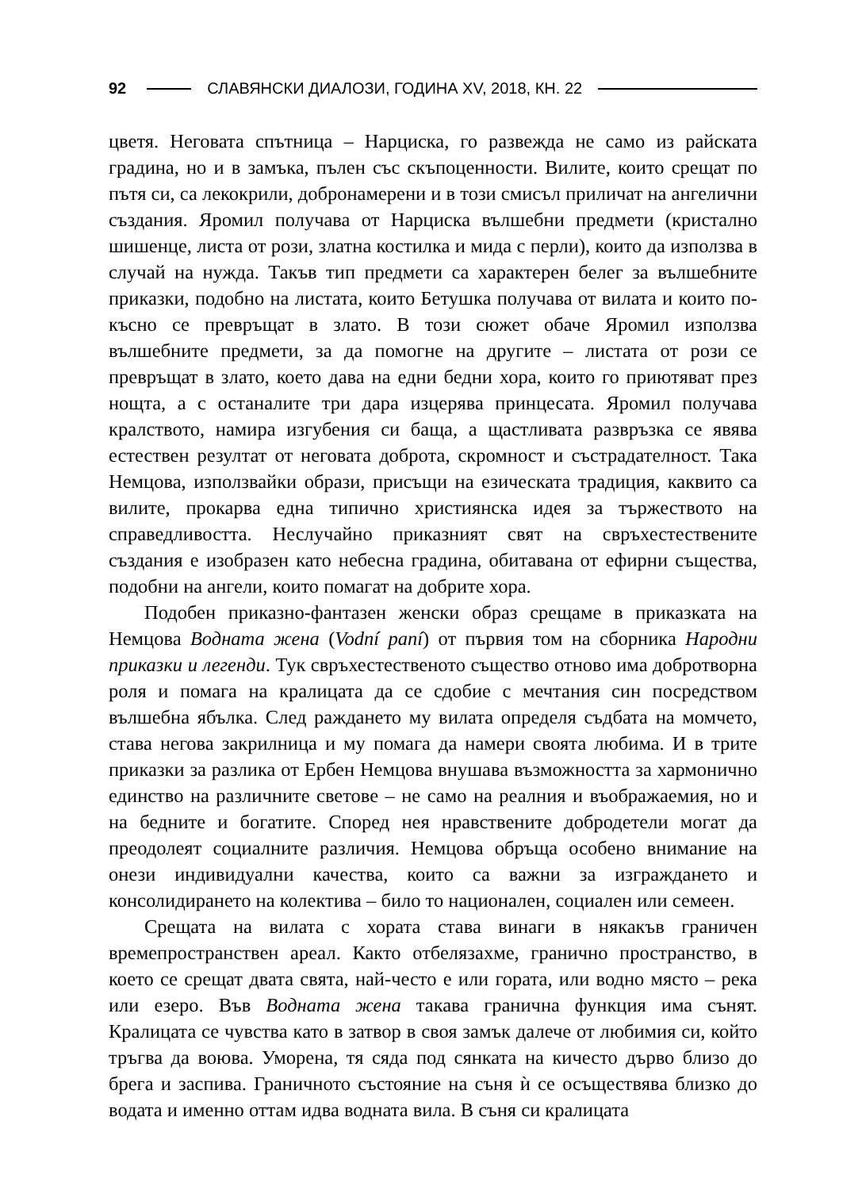92 СЛАВЯНСКИ ДИАЛОЗИ, ГОДИНА XV, 2018, КН. 22
цветя. Неговата спътница – Нарциска, го развежда не само из райската градина, но и в замъка, пълен със скъпоценности. Вилите, които срещат по пътя си, са лекокрили, добронамерени и в този смисъл приличат на ангелични създания. Яромил получава от Нарциска вълшебни предмети (кристално шишенце, листа от рози, златна костилка и мида с перли), които да използва в случай на нужда. Такъв тип предмети са характерен белег за вълшебните приказки, подобно на листата, които Бетушка получава от вилата и които по-късно се превръщат в злато. В този сюжет обаче Яромил използва вълшебните предмети, за да помогне на другите – листата от рози се превръщат в злато, което дава на едни бедни хора, които го приютяват през нощта, а с останалите три дара изцерява принцесата. Яромил получава кралството, намира изгубения си баща, а щастливата развръзка се явява естествен резултат от неговата доброта, скромност и състрадателност. Така Немцова, използвайки образи, присъщи на езическата традиция, каквито са вилите, прокарва една типично християнска идея за тържеството на справедливостта. Неслучайно приказният свят на свръхестествените създания е изобразен като небесна градина, обитавана от ефирни същества, подобни на ангели, които помагат на добрите хора.
Подобен приказно-фантазен женски образ срещаме в приказката на Немцова Водната жена (Vodní paní) от първия том на сборника Народни приказки и легенди. Тук свръхестественото същество отново има добротворна роля и помага на кралицата да се сдобие с мечтания син посредством вълшебна ябълка. След раждането му вилата определя съдбата на момчето, става негова закрилница и му помага да намери своята любима. И в трите приказки за разлика от Ербен Немцова внушава възможността за хармонично единство на различните светове – не само на реалния и въображаемия, но и на бедните и богатите. Според нея нравствените добродетели могат да преодолеят социалните различия. Немцова обръща особено внимание на онези индивидуални качества, които са важни за изграждането и консолидирането на колектива – било то национален, социален или семеен.
Срещата на вилата с хората става винаги в някакъв граничен времепространствен ареал. Както отбелязахме, гранично пространство, в което се срещат двата свята, най-често е или гората, или водно място – река или езеро. Във Водната жена такава гранична функция има сънят. Кралицата се чувства като в затвор в своя замък далече от любимия си, който тръгва да воюва. Уморена, тя сяда под сянката на кичесто дърво близо до брега и заспива. Граничното състояние на съня ѝ се осъществява близко до водата и именно оттам идва водната вила. В съня си кралицата